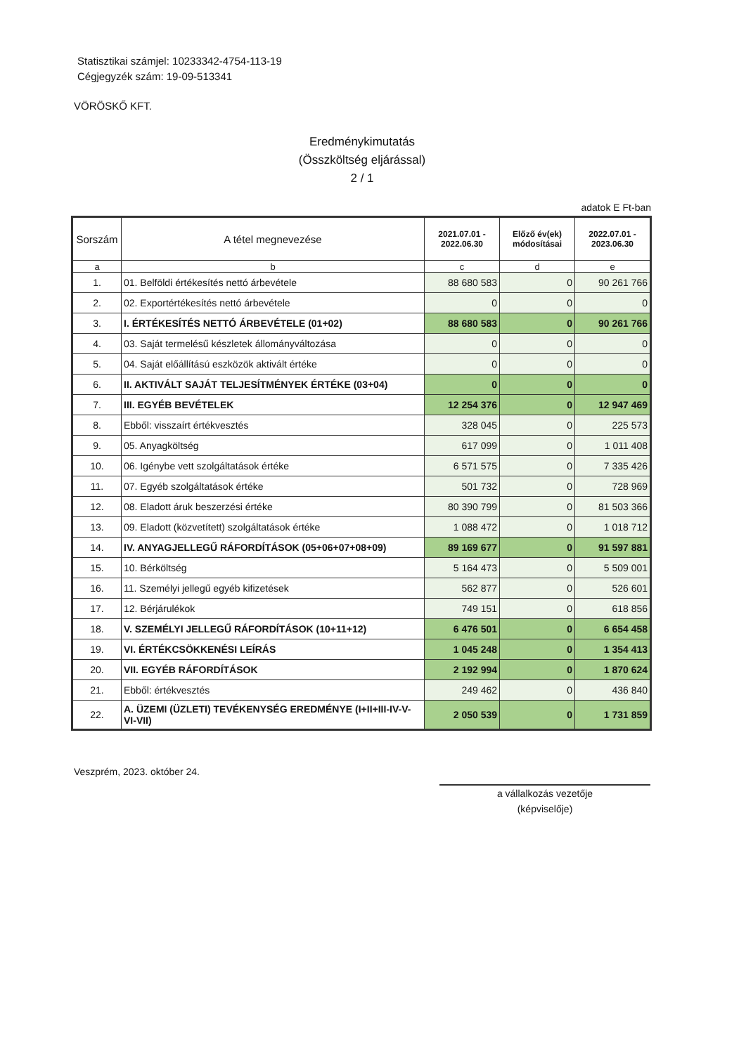Statisztikai számjel: 10233342-4754-113-19
Cégjegyzék szám: 19-09-513341
VÖRÖSKŐ KFT.
Eredménykimutatás
(Összköltség eljárással)
2 / 1
adatok E Ft-ban
| Sorszám | A tétel megnevezése | 2021.07.01 - 2022.06.30 | Előző év(ek) módosításai | 2022.07.01 - 2023.06.30 |
| --- | --- | --- | --- | --- |
| a | b | c | d | e |
| 1. | 01. Belföldi értékesítés nettó árbevétele | 88 680 583 | 0 | 90 261 766 |
| 2. | 02. Exportértékesítés nettó árbevétele | 0 | 0 | 0 |
| 3. | I. ÉRTÉKESÍTÉS NETTÓ ÁRBEVÉTELE (01+02) | 88 680 583 | 0 | 90 261 766 |
| 4. | 03. Saját termelésű készletek állományváltozása | 0 | 0 | 0 |
| 5. | 04. Saját előállítású eszközök aktivált értéke | 0 | 0 | 0 |
| 6. | II. AKTIVÁLT SAJÁT TELJESÍTMÉNYEK ÉRTÉKE (03+04) | 0 | 0 | 0 |
| 7. | III. EGYÉB BEVÉTELEK | 12 254 376 | 0 | 12 947 469 |
| 8. | Ebből: visszaírt értékvesztés | 328 045 | 0 | 225 573 |
| 9. | 05. Anyagköltség | 617 099 | 0 | 1 011 408 |
| 10. | 06. Igénybe vett szolgáltatások értéke | 6 571 575 | 0 | 7 335 426 |
| 11. | 07. Egyéb szolgáltatások értéke | 501 732 | 0 | 728 969 |
| 12. | 08. Eladott áruk beszerzési értéke | 80 390 799 | 0 | 81 503 366 |
| 13. | 09. Eladott (közvetített) szolgáltatások értéke | 1 088 472 | 0 | 1 018 712 |
| 14. | IV. ANYAGJELLEGŰ RÁFORDÍTÁSOK (05+06+07+08+09) | 89 169 677 | 0 | 91 597 881 |
| 15. | 10. Bérköltség | 5 164 473 | 0 | 5 509 001 |
| 16. | 11. Személyi jellegű egyéb kifizetések | 562 877 | 0 | 526 601 |
| 17. | 12. Bérjárulékok | 749 151 | 0 | 618 856 |
| 18. | V. SZEMÉLYI JELLEGŰ RÁFORDÍTÁSOK (10+11+12) | 6 476 501 | 0 | 6 654 458 |
| 19. | VI. ÉRTÉKCSÖKKENÉSI LEÍRÁS | 1 045 248 | 0 | 1 354 413 |
| 20. | VII. EGYÉB RÁFORDÍTÁSOK | 2 192 994 | 0 | 1 870 624 |
| 21. | Ebből: értékvesztés | 249 462 | 0 | 436 840 |
| 22. | A. ÜZEMI (ÜZLETI) TEVÉKENYSÉG EREDMÉNYE (I+II+III-IV-V-VI-VII) | 2 050 539 | 0 | 1 731 859 |
Veszprém, 2023. október 24.
a vállalkozás vezetője
(képviselője)